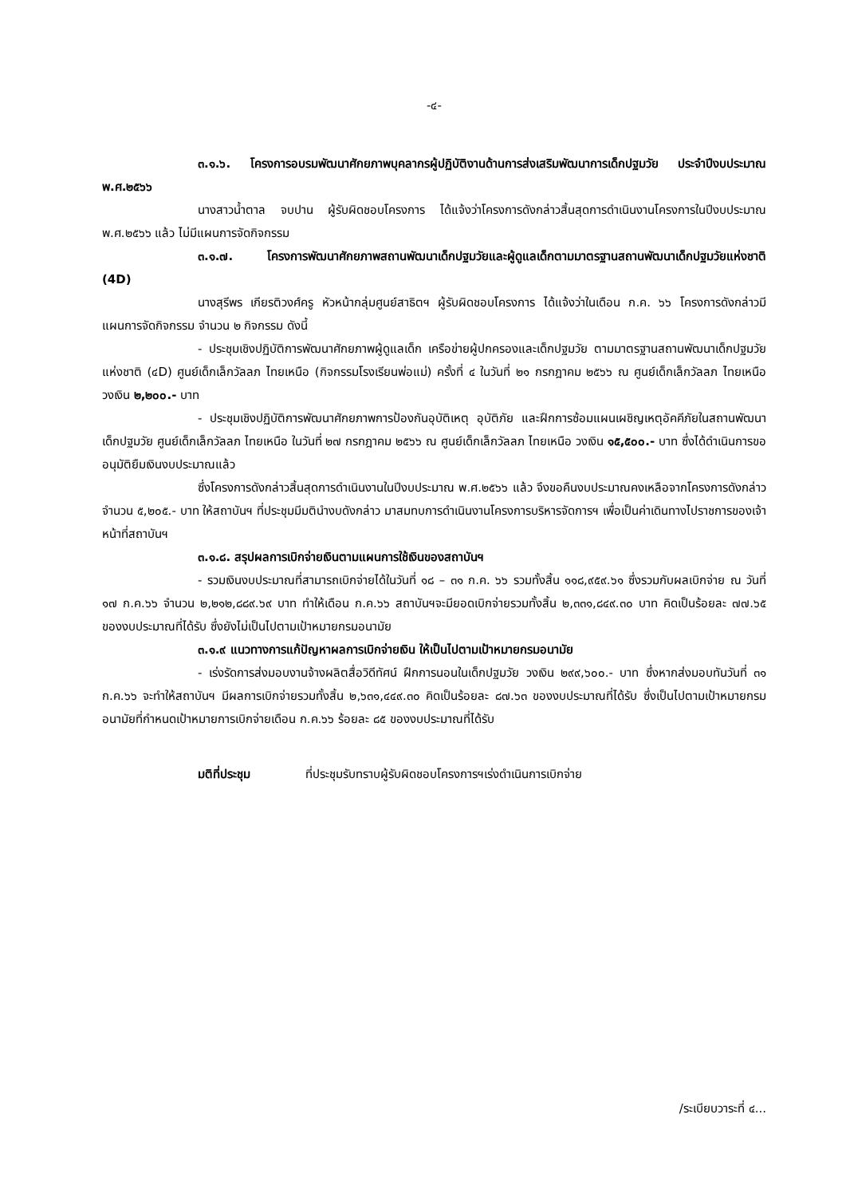-๔-
๓.๑.๖. โครงการอบรมพัฒนาศักยภาพบุคลากรผู้ปฏิบัติงานด้านการส่งเสริมพัฒนาการเด็กปฐมวัย ประจำปีงบประมาณ พ.ศ.๒๕๖๖
นางสาวน้ำตาล จบปาน ผู้รับผิดชอบโครงการ ได้แจ้งว่าโครงการดังกล่าวสิ้นสุดการดำเนินงานโครงการในปีงบประมาณ พ.ศ.๒๕๖๖ แล้ว ไม่มีแผนการจัดกิจกรรม
๓.๑.๗. โครงการพัฒนาศักยภาพสถานพัฒนาเด็กปฐมวัยและผู้ดูแลเด็กตามมาตรฐานสถานพัฒนาเด็กปฐมวัยแห่งชาติ (4D)
นางสุรีพร เกียรติวงศ์ครู หัวหน้ากลุ่มศูนย์สาธิตฯ ผู้รับผิดชอบโครงการ ได้แจ้งว่าในเดือน ก.ค. ๖๖ โครงการดังกล่าวมีแผนการจัดกิจกรรม จำนวน ๒ กิจกรรม ดังนี้
- ประชุมเชิงปฏิบัติการพัฒนาศักยภาพผู้ดูแลเด็ก เครือข่ายผู้ปกครองและเด็กปฐมวัย ตามมาตรฐานสถานพัฒนาเด็กปฐมวัยแห่งชาติ (๔D) ศูนย์เด็กเล็กวัลลภ ไทยเหนือ (กิจกรรมโรงเรียนพ่อแม่) ครั้งที่ ๔ ในวันที่ ๒๑ กรกฎาคม ๒๕๖๖ ณ ศูนย์เด็กเล็กวัลลภ ไทยเหนือ วงเงิน ๒,๒๐๐.- บาท
- ประชุมเชิงปฏิบัติการพัฒนาศักยภาพการป้องกันอุบัติเหตุ อุบัติภัย และฝึกการซ้อมแผนเผชิญเหตุอัคคีภัยในสถานพัฒนาเด็กปฐมวัย ศูนย์เด็กเล็กวัลลภ ไทยเหนือ ในวันที่ ๒๗ กรกฎาคม ๒๕๖๖ ณ ศูนย์เด็กเล็กวัลลภ ไทยเหนือ วงเงิน ๑๕,๕๐๐.- บาท ซึ่งได้ดำเนินการขออนุมัติยืมเงินงบประมาณแล้ว
ซึ่งโครงการดังกล่าวสิ้นสุดการดำเนินงานในปีงบประมาณ พ.ศ.๒๕๖๖ แล้ว จึงขอคืนงบประมาณคงเหลือจากโครงการดังกล่าว จำนวน ๕,๒๐๕.- บาท ให้สถาบันฯ ที่ประชุมมีมตินำงบดังกล่าว มาสมทบการดำเนินงานโครงการบริหารจัดการฯ เพื่อเป็นค่าเดินทางไปราชการของเจ้าหน้าที่สถาบันฯ
๓.๑.๘. สรุปผลการเบิกจ่ายเงินตามแผนการใช้เงินของสถาบันฯ
- รวมเงินงบประมาณที่สามารถเบิกจ่ายได้ในวันที่ ๑๘ – ๓๑ ก.ค. ๖๖ รวมทั้งสิ้น ๑๑๘,๙๕๙.๖๑ ซึ่งรวมกับผลเบิกจ่าย ณ วันที่ ๑๗ ก.ค.๖๖ จำนวน ๒,๒๑๒,๘๘๙.๖๙ บาท ทำให้เดือน ก.ค.๖๖ สถาบันฯจะมียอดเบิกจ่ายรวมทั้งสิ้น ๒,๓๓๑,๘๔๙.๓๐ บาท คิดเป็นร้อยละ ๗๗.๖๕ ของงบประมาณที่ได้รับ ซึ่งยังไม่เป็นไปตามเป้าหมายกรมอนามัย
๓.๑.๙ แนวทางการแก้ปัญหาผลการเบิกจ่ายเงิน ให้เป็นไปตามเป้าหมายกรมอนามัย
- เร่งรัดการส่งมอบงานจ้างผลิตสื่อวิดีทัศน์ ฝึกการนอนในเด็กปฐมวัย วงเงิน ๒๙๙,๖๐๐.- บาท ซึ่งหากส่งมอบทันวันที่ ๓๑ ก.ค.๖๖ จะทำให้สถาบันฯ มีผลการเบิกจ่ายรวมทั้งสิ้น ๒,๖๓๑,๔๔๙.๓๐ คิดเป็นร้อยละ ๘๗.๖๓ ของงบประมาณที่ได้รับ ซึ่งเป็นไปตามเป้าหมายกรมอนามัยที่กำหนดเป้าหมายการเบิกจ่ายเดือน ก.ค.๖๖ ร้อยละ ๘๕ ของงบประมาณที่ได้รับ
มติที่ประชุม ที่ประชุมรับทราบผู้รับผิดชอบโครงการฯเร่งดำเนินการเบิกจ่าย
/ระเบียบวาระที่ ๔...